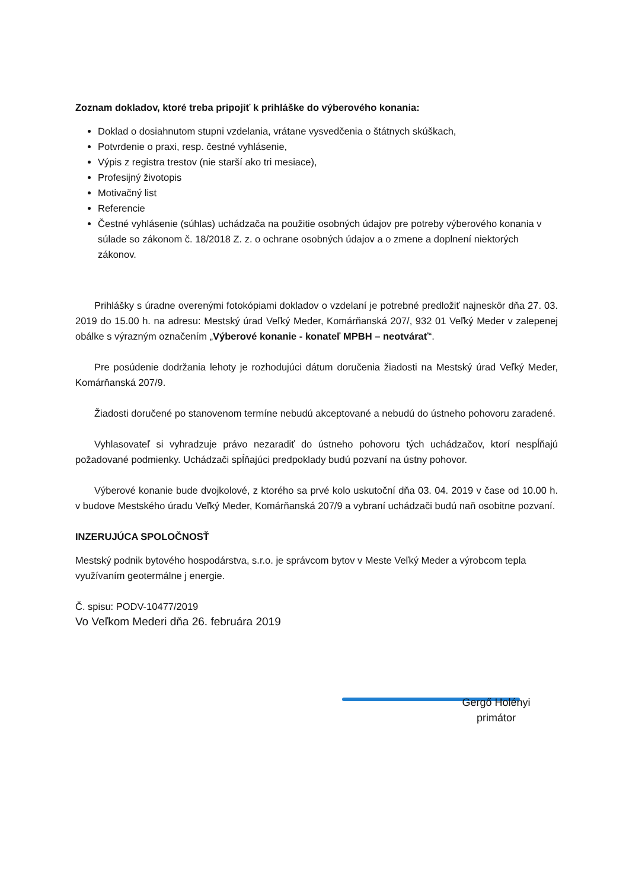Zoznam dokladov, ktoré treba pripojiť k prihláške do výberového konania:
Doklad o dosiahnutom stupni vzdelania, vrátane vysvedčenia o štátnych skúškach,
Potvrdenie o praxi, resp. čestné vyhlásenie,
Výpis z registra trestov (nie starší ako tri mesiace),
Profesijný životopis
Motivačný list
Referencie
Čestné vyhlásenie (súhlas) uchádzača na použitie osobných údajov pre potreby výberového konania v súlade so zákonom č. 18/2018 Z. z. o ochrane osobných údajov a o zmene a doplnení niektorých zákonov.
Prihlášky s úradne overenými fotokópiami dokladov o vzdelaní je potrebné predložiť najneskôr dňa 27. 03. 2019 do 15.00 h. na adresu: Mestský úrad Veľký Meder, Komárňanská 207/, 932 01 Veľký Meder v zalepenej obálke s výrazným označením „Výberové konanie - konateľ MPBH – neotvárať“.
Pre posúdenie dodržania lehoty je rozhodujúci dátum doručenia žiadosti na Mestský úrad Veľký Meder, Komárňanská 207/9.
Žiadosti doručené po stanovenom termíne nebudú akceptované a nebudú do ústneho pohovoru zaradené.
Vyhlasovateľ si vyhradzuje právo nezaradiť do ústneho pohovoru tých uchádzačov, ktorí nespĺňajú požadované podmienky. Uchádzači spĺňajúci predpoklady budú pozvaní na ústny pohovor.
Výberové konanie bude dvojkolové, z ktorého sa prvé kolo uskutoční dňa 03. 04. 2019 v čase od 10.00 h. v budove Mestského úradu Veľký Meder, Komárňanská 207/9 a vybraní uchádzači budú naň osobitne pozvaní.
INZERUJÚCA SPOLOČNOSŤ
Mestský podnik bytového hospodárstva, s.r.o. je správcom bytov v Meste Veľký Meder a výrobcom tepla využívaním geotermálne j energie.
Č. spisu: PODV-10477/2019
Vo Veľkom Mederi dňa 26. februára 2019
Gergő Holényi
primátor